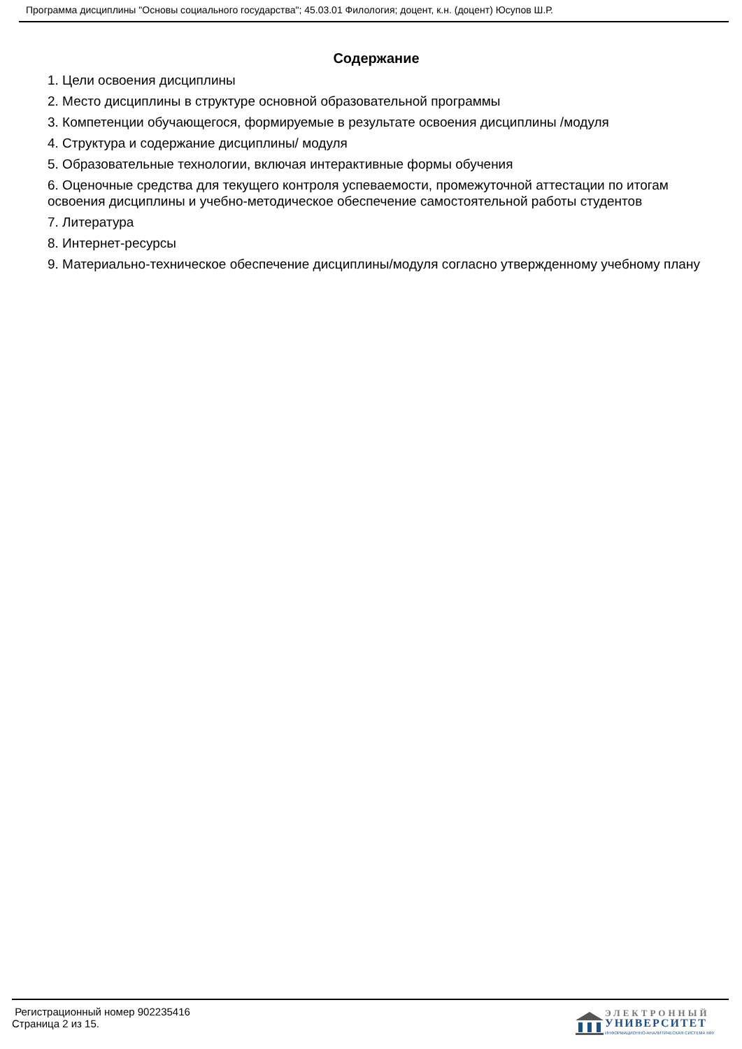Программа дисциплины "Основы социального государства"; 45.03.01 Филология; доцент, к.н. (доцент) Юсупов Ш.Р.
Содержание
1. Цели освоения дисциплины
2. Место дисциплины в структуре основной образовательной программы
3. Компетенции обучающегося, формируемые в результате освоения дисциплины /модуля
4. Структура и содержание дисциплины/ модуля
5. Образовательные технологии, включая интерактивные формы обучения
6. Оценочные средства для текущего контроля успеваемости, промежуточной аттестации по итогам освоения дисциплины и учебно-методическое обеспечение самостоятельной работы студентов
7. Литература
8. Интернет-ресурсы
9. Материально-техническое обеспечение дисциплины/модуля согласно утвержденному учебному плану
Регистрационный номер 902235416
Страница 2 из 15.
ЭЛЕКТРОННЫЙ
УНИВЕРСИТЕТ
ИНФОРМАЦИОННО-АНАЛИТИЧЕСКАЯ СИСТЕМА КФУ